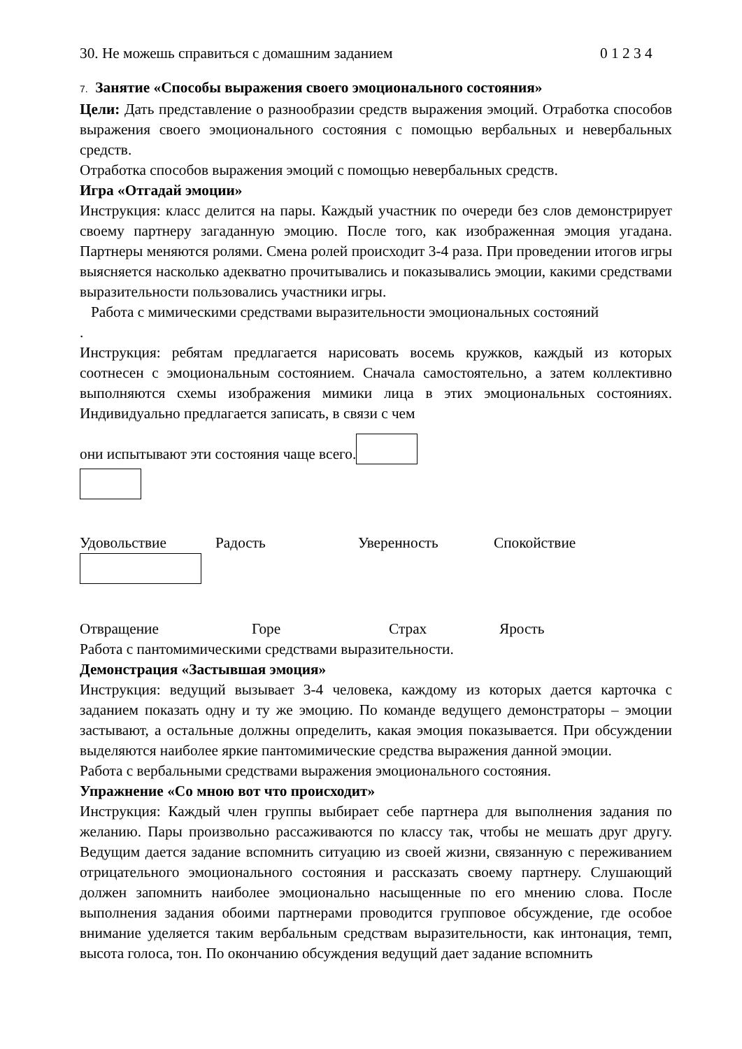30. Не можешь справиться с домашним заданием 0 1 2 3 4
7. Занятие «Способы выражения своего эмоционального состояния»
Цели: Дать представление о разнообразии средств выражения эмоций. Отработка способов выражения своего эмоционального состояния с помощью вербальных и невербальных средств.
Отработка способов выражения эмоций с помощью невербальных средств.
Игра «Отгадай эмоции»
Инструкция: класс делится на пары. Каждый участник по очереди без слов демонстрирует своему партнеру загаданную эмоцию. После того, как изображенная эмоция угадана. Партнеры меняются ролями. Смена ролей происходит 3-4 раза. При проведении итогов игры выясняется насколько адекватно прочитывались и показывались эмоции, какими средствами выразительности пользовались участники игры.
Работа с мимическими средствами выразительности эмоциональных состояний
.
Инструкция: ребятам предлагается нарисовать восемь кружков, каждый из которых соотнесен с эмоциональным состоянием. Сначала самостоятельно, а затем коллективно выполняются схемы изображения мимики лица в этих эмоциональных состояниях. Индивидуально предлагается записать, в связи с чем
они испытывают эти состояния чаще всего.
Удовольствие Радость Уверенность Спокойствие
Отвращение Горе Страх Ярость
Работа с пантомимическими средствами выразительности.
Демонстрация «Застывшая эмоция»
Инструкция: ведущий вызывает 3-4 человека, каждому из которых дается карточка с заданием показать одну и ту же эмоцию. По команде ведущего демонстраторы – эмоции застывают, а остальные должны определить, какая эмоция показывается. При обсуждении выделяются наиболее яркие пантомимические средства выражения данной эмоции.
Работа с вербальными средствами выражения эмоционального состояния.
Упражнение «Со мною вот что происходит»
Инструкция: Каждый член группы выбирает себе партнера для выполнения задания по желанию. Пары произвольно рассаживаются по классу так, чтобы не мешать друг другу. Ведущим дается задание вспомнить ситуацию из своей жизни, связанную с переживанием отрицательного эмоционального состояния и рассказать своему партнеру. Слушающий должен запомнить наиболее эмоционально насыщенные по его мнению слова. После выполнения задания обоими партнерами проводится групповое обсуждение, где особое внимание уделяется таким вербальным средствам выразительности, как интонация, темп, высота голоса, тон. По окончанию обсуждения ведущий дает задание вспомнить